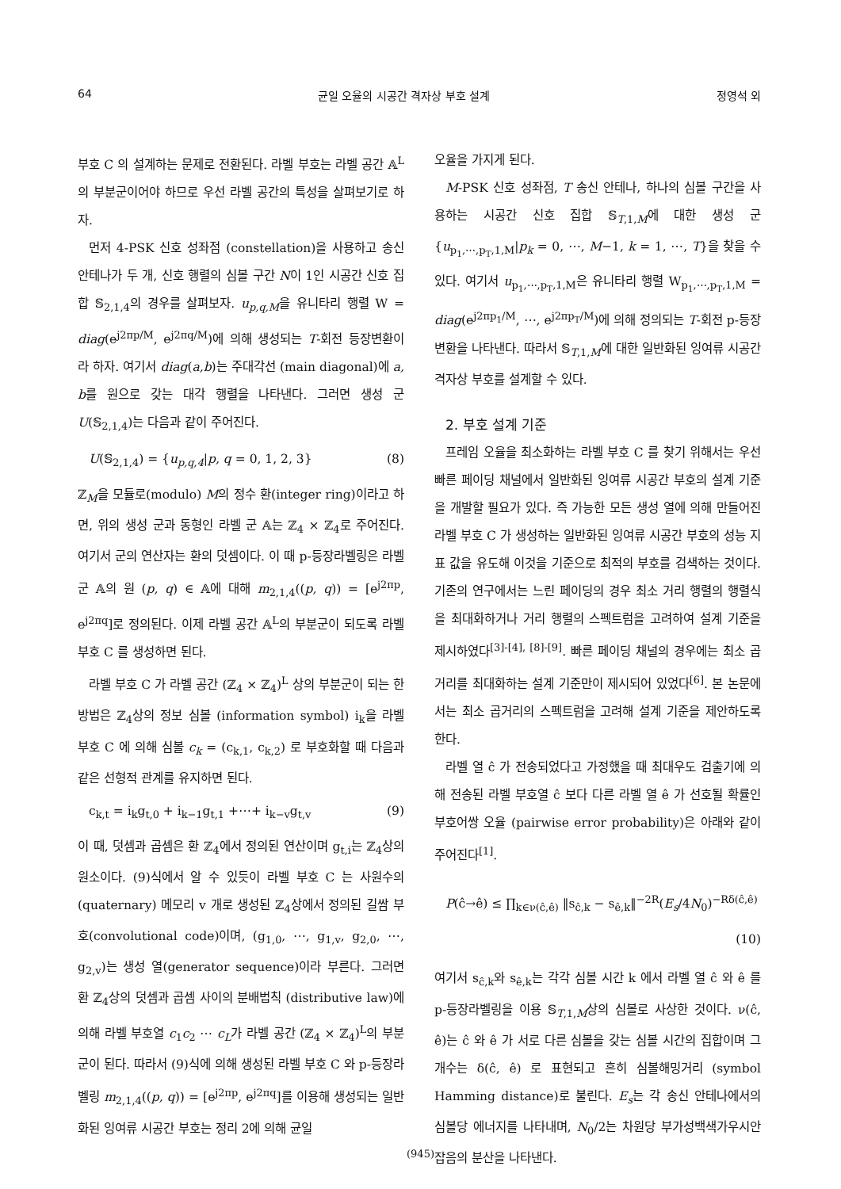64 균일 오율의 시공간 격자상 부호 설계 정영석 외
부호 C 의 설계하는 문제로 전환된다. 라벨 부호는 라벨 공간 𝔸<sup>L</sup>의 부분군이어야 하므로 우선 라벨 공간의 특성을 살펴보기로 하자.
먼저 4-PSK 신호 성좌점 (constellation)을 사용하고 송신 안테나가 두 개, 신호 행렬의 심볼 구간 N이 1인 시공간 신호 집합 𝕊<sub>2,1,4</sub>의 경우를 살펴보자. u<sub>p,q,M</sub>을 유니타리 행렬 W = diag(e<sup>j2πp/M</sup>, e<sup>j2πq/M</sup>)에 의해 생성되는 T-회전 등장변환이라 하자. 여기서 diag(a,b)는 주대각선 (main diagonal)에 a, b를 원으로 갖는 대각 행렬을 나타낸다. 그러면 생성 군 U(𝕊<sub>2,1,4</sub>)는 다음과 같이 주어진다.
U(𝕊<sub>2,1,4</sub>) = {u<sub>p,q,4</sub>|p, q = 0, 1, 2, 3} (8)
ℤ<sub>M</sub>을 모듈로(modulo) M의 정수 환(integer ring)이라고 하면, 위의 생성 군과 동형인 라벨 군 𝔸는 ℤ<sub>4</sub> × ℤ<sub>4</sub>로 주어진다. 여기서 군의 연산자는 환의 덧셈이다. 이 때 p-등장라벨링은 라벨 군 𝔸의 원 (p, q) ∈ 𝔸에 대해 m<sub>2,1,4</sub>((p, q)) = [e<sup>j2πp</sup>, e<sup>j2πq</sup>]로 정의된다. 이제 라벨 공간 𝔸<sup>L</sup>의 부분군이 되도록 라벨 부호 C 를 생성하면 된다.
라벨 부호 C 가 라벨 공간 (ℤ<sub>4</sub> × ℤ<sub>4</sub>)<sup>L</sup> 상의 부분군이 되는 한 방법은 ℤ<sub>4</sub>상의 정보 심볼 (information symbol) i<sub>k</sub>을 라벨 부호 C 에 의해 심볼 c<sub>k</sub> = (c<sub>k,1</sub>, c<sub>k,2</sub>) 로 부호화할 때 다음과 같은 선형적 관계를 유지하면 된다.
c<sub>k,t</sub> = i<sub>k</sub>g<sub>t,0</sub> + i<sub>k−1</sub>g<sub>t,1</sub> +⋯+ i<sub>k−v</sub>g<sub>t,v</sub> (9)
이 때, 덧셈과 곱셈은 환 ℤ<sub>4</sub>에서 정의된 연산이며 g<sub>t,i</sub>는 ℤ<sub>4</sub>상의 원소이다. (9)식에서 알 수 있듯이 라벨 부호 C 는 사원수의(quaternary) 메모리 v 개로 생성된 ℤ<sub>4</sub>상에서 정의된 길쌈 부호(convolutional code)이며, (g<sub>1,0</sub>, ⋯, g<sub>1,v</sub>, g<sub>2,0</sub>, ⋯, g<sub>2,v</sub>)는 생성 열(generator sequence)이라 부른다. 그러면 환 ℤ<sub>4</sub>상의 덧셈과 곱셈 사이의 분배법칙 (distributive law)에 의해 라벨 부호열 c<sub>1</sub>c<sub>2</sub> ⋯ c<sub>L</sub>가 라벨 공간 (ℤ<sub>4</sub> × ℤ<sub>4</sub>)<sup>L</sup>의 부분군이 된다. 따라서 (9)식에 의해 생성된 라벨 부호 C 와 p-등장라벨링 m<sub>2,1,4</sub>((p, q)) = [e<sup>j2πp</sup>, e<sup>j2πq</sup>]를 이용해 생성되는 일반화된 잉여류 시공간 부호는 정리 2에 의해 균일
오율을 가지게 된다.
M-PSK 신호 성좌점, T 송신 안테나, 하나의 심볼 구간을 사용하는 시공간 신호 집합 𝕊<sub>T,1,M</sub>에 대한 생성 군 {u<sub>p<sub>1</sub>,⋯,p<sub>T</sub>,1,M</sub>|p<sub>k</sub> = 0, ⋯, M−1, k = 1, ⋯, T}을 찾을 수 있다. 여기서 u<sub>p<sub>1</sub>,⋯,p<sub>T</sub>,1,M</sub>은 유니타리 행렬 W<sub>p<sub>1</sub>,⋯,p<sub>T</sub>,1,M</sub> = diag(e<sup>j2πp<sub>1</sub>/M</sup>, ⋯, e<sup>j2πp<sub>T</sub>/M</sup>)에 의해 정의되는 T-회전 p-등장변환을 나타낸다. 따라서 𝕊<sub>T,1,M</sub>에 대한 일반화된 잉여류 시공간 격자상 부호를 설계할 수 있다.
2. 부호 설계 기준
프레임 오율을 최소화하는 라벨 부호 C 를 찾기 위해서는 우선 빠른 페이딩 채널에서 일반화된 잉여류 시공간 부호의 설계 기준을 개발할 필요가 있다. 즉 가능한 모든 생성 열에 의해 만들어진 라벨 부호 C 가 생성하는 일반화된 잉여류 시공간 부호의 성능 지표 값을 유도해 이것을 기준으로 최적의 부호를 검색하는 것이다. 기존의 연구에서는 느린 페이딩의 경우 최소 거리 행렬의 행렬식을 최대화하거나 거리 행렬의 스펙트럼을 고려하여 설계 기준을 제시하였다<sup>[3]-[4], [8]-[9]</sup>. 빠른 페이딩 채널의 경우에는 최소 곱거리를 최대화하는 설계 기준만이 제시되어 있었다<sup>[6]</sup>. 본 논문에서는 최소 곱거리의 스펙트럼을 고려해 설계 기준을 제안하도록 한다.
라벨 열 ĉ 가 전송되었다고 가정했을 때 최대우도 검출기에 의해 전송된 라벨 부호열 ĉ 보다 다른 라벨 열 ê 가 선호될 확률인 부호어쌍 오율 (pairwise error probability)은 아래와 같이 주어진다<sup>[1]</sup>.
P(ĉ→ê) ≤ ∏<sub>k∈ν(ĉ,ê)</sub> ‖s<sub>ĉ,k</sub> − s<sub>ê,k</sub>‖<sup>−2R</sup>(E<sub>s</sub>/4N<sub>0</sub>)<sup>−Rδ(ĉ,ê)</sup>
(10)
여기서 s<sub>ĉ,k</sub>와 s<sub>ê,k</sub>는 각각 심볼 시간 k 에서 라벨 열 ĉ 와 ê 를 p-등장라벨링을 이용 𝕊<sub>T,1,M</sub>상의 심볼로 사상한 것이다. ν(ĉ, ê)는 ĉ 와 ê 가 서로 다른 심볼을 갖는 심볼 시간의 집합이며 그 개수는 δ(ĉ, ê) 로 표현되고 흔히 심볼해밍거리 (symbol Hamming distance)로 불린다. E<sub>s</sub>는 각 송신 안테나에서의 심볼당 에너지를 나타내며, N<sub>0</sub>/2는 차원당 부가성백색가우시안잡음의 분산을 나타낸다.
(945)